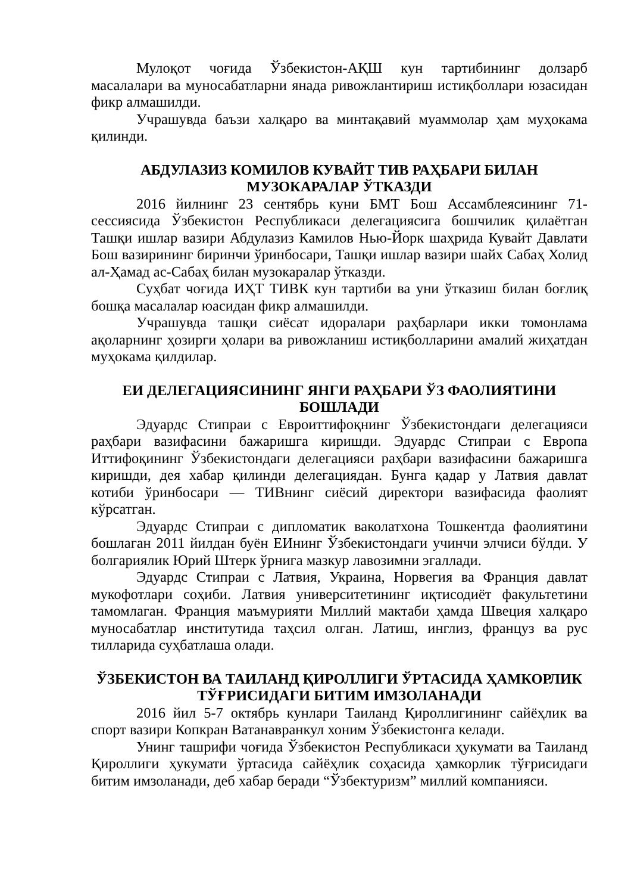Мулоқот чоғида Ўзбекистон-АҚШ кун тартибининг долзарб масалалари ва муносабатларни янада ривожлантириш истиқболлари юзасидан фикр алмашилди.
Учрашувда баъзи халқаро ва минтақавий муаммолар ҳам муҳокама қилинди.
АБДУЛАЗИЗ КОМИЛОВ КУВАЙТ ТИВ РАҲБАРИ БИЛАН МУЗОКАРАЛАР ЎТКАЗДИ
2016 йилнинг 23 сентябрь куни БМТ Бош Ассамблеясининг 71-сессиясида Ўзбекистон Республикаси делегациясига бошчилик қилаётган Ташқи ишлар вазири Абдулазиз Камилов Нью-Йорк шаҳрида Кувайт Давлати Бош вазирининг биринчи ўринбосари, Ташқи ишлар вазири шайх Сабаҳ Холид ал-Ҳамад ас-Сабаҳ билан музокаралар ўтказди.
Суҳбат чоғида ИҲТ ТИВК кун тартиби ва уни ўтказиш билан боғлиқ бошқа масалалар юасидан фикр алмашилди.
Учрашувда ташқи сиёсат идоралари раҳбарлари икки томонлама ақоларнинг ҳозирги ҳолари ва ривожланиш истиқболларини амалий жиҳатдан муҳокама қилдилар.
ЕИ ДЕЛЕГАЦИЯСИНИНГ ЯНГИ РАҲБАРИ ЎЗ ФАОЛИЯТИНИ БОШЛАДИ
Эдуардс Стипраи с Евроиттифоқнинг Ўзбекистондаги делегацияси раҳбари вазифасини бажаришга киришди. Эдуардс Стипраи с Европа Иттифоқининг Ўзбекистондаги делегацияси раҳбари вазифасини бажаришга киришди, дея хабар қилинди делегациядан. Бунга қадар у Латвия давлат котиби ўринбосари — ТИВнинг сиёсий директори вазифасида фаолият кўрсатган.
Эдуардс Стипраи с дипломатик ваколатхона Тошкентда фаолиятини бошлаган 2011 йилдан буён ЕИнинг Ўзбекистондаги учинчи элчиси бўлди. У болгариялик Юрий Штерк ўрнига мазкур лавозимни эгаллади.
Эдуардс Стипраи с Латвия, Украина, Норвегия ва Франция давлат мукофотлари соҳиби. Латвия университетининг иқтисодиёт факультетини тамомлаган. Франция маъмурияти Миллий мактаби ҳамда Швеция халқаро муносабатлар институтида таҳсил олган. Латиш, инглиз, француз ва рус тилларида суҳбатлаша олади.
ЎЗБЕКИСТОН ВА ТАИЛАНД ҚИРОЛЛИГИ ЎРТАСИДА ҲАМКОРЛИК ТЎҒРИСИДАГИ БИТИМ ИМЗОЛАНАДИ
2016 йил 5-7 октябрь кунлари Таиланд Қироллигининг сайёҳлик ва спорт вазири Копкран Ватанавранкул хоним Ўзбекистонга келади.
Унинг ташрифи чоғида Ўзбекистон Республикаси ҳукумати ва Таиланд Қироллиги ҳукумати ўртасида сайёҳлик соҳасида ҳамкорлик тўғрисидаги битим имзоланади, деб хабар беради “Ўзбектуризм” миллий компанияси.